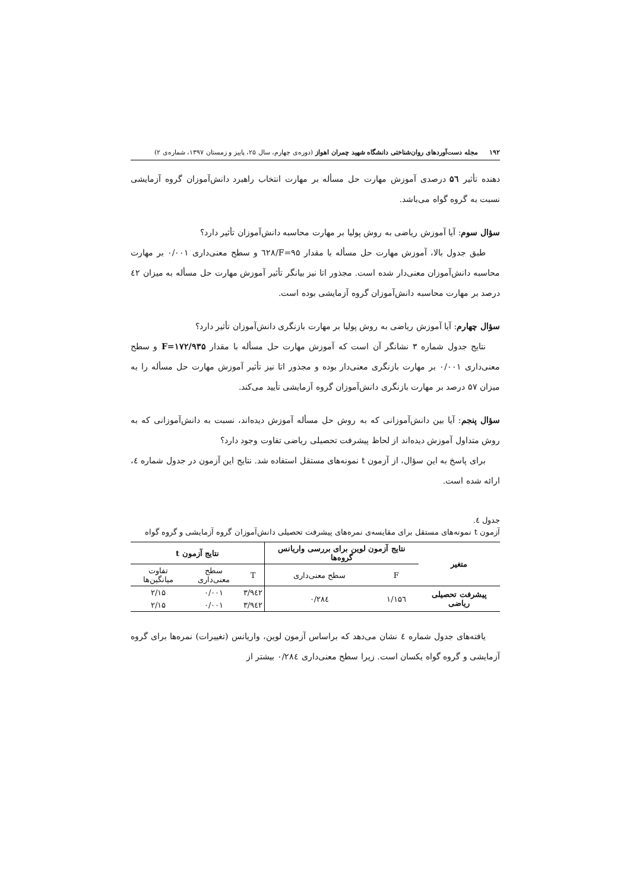۱۹۲ مجله دست‌آوردهای روان‌شناختی دانشگاه شهید چمران اهواز (دوره‌ی چهارم، سال ۲۵، پاییز و زمستان ۱۳۹۷، شماره‌ی ۲)
دهنده تأثیر ۵٦ درصدی آموزش مهارت حل مسأله بر مهارت انتخاب راهبرد دانش‌آموزان گروه آزمایشی نسبت به گروه گواه می‌باشد.
سؤال سوم: آیا آموزش ریاضی به روش پولیا بر مهارت محاسبه دانش‌آموزان تأثیر دارد؟
طبق جدول بالا، آموزش مهارت حل مسأله با مقدار F=۹۵/٦۲۸ و سطح معنی‌داری ۰/۰۰۱ بر مهارت محاسبه دانش‌آموزان معنی‌دار شده است. مجذور اتا نیز بیانگر تأثیر آموزش مهارت حل مسأله به میزان ٤۲ درصد بر مهارت محاسبه دانش‌آموزان گروه آزمایشی بوده است.
سؤال چهارم: آیا آموزش ریاضی به روش پولیا بر مهارت بازنگری دانش‌آموزان تأثیر دارد؟
نتایج جدول شماره ۳ نشانگر آن است که آموزش مهارت حل مسأله با مقدار F=۱۷۲/۹۳۵ و سطح معنی‌داری ۰/۰۰۱ بر مهارت بازنگری معنی‌دار بوده و مجذور اتا نیز تأثیر آموزش مهارت حل مسأله را به میزان ۵۷ درصد بر مهارت بازنگری دانش‌آموزان گروه آزمایشی تأیید می‌کند.
سؤال پنجم: آیا بین دانش‌آموزانی که به روش حل مسأله آموزش دیده‌اند، نسبت به دانش‌آموزانی که به روش متداول آموزش دیده‌اند از لحاظ پیشرفت تحصیلی ریاضی تفاوت وجود دارد؟
برای پاسخ به این سؤال، از آزمون t نمونه‌های مستقل استفاده شد. نتایج این آزمون در جدول شماره ٤، ارائه شده است.
جدول ٤.
آزمون t نمونه‌های مستقل برای مقایسه‌ی نمره‌های پیشرفت تحصیلی دانش‌آموزان گروه آزمایشی و گروه گواه
| متغیر | نتایج آزمون لوین برای بررسی واریانس گروه‌ها | | نتایج آزمون t | | |
| --- | --- | --- | --- | --- | --- |
| | F | سطح معنی‌داری | T | سطح معنی‌داری | تفاوت میانگین‌ها |
| پیشرفت تحصیلی ریاضی | ۱/۱۵٦ | ۰/۲۸٤ | ۳/۹٤۲ | ۰/۰۰۱ | ۲/۱۵ |
| | | | ۳/۹٤۲ | ۰/۰۰۱ | ۲/۱۵ |
یافته‌های جدول شماره ٤ نشان می‌دهد که براساس آزمون لوین، واریانس (تغییرات) نمره‌ها برای گروه آزمایشی و گروه گواه یکسان است. زیرا سطح معنی‌داری ۰/۲۸٤ بیشتر از